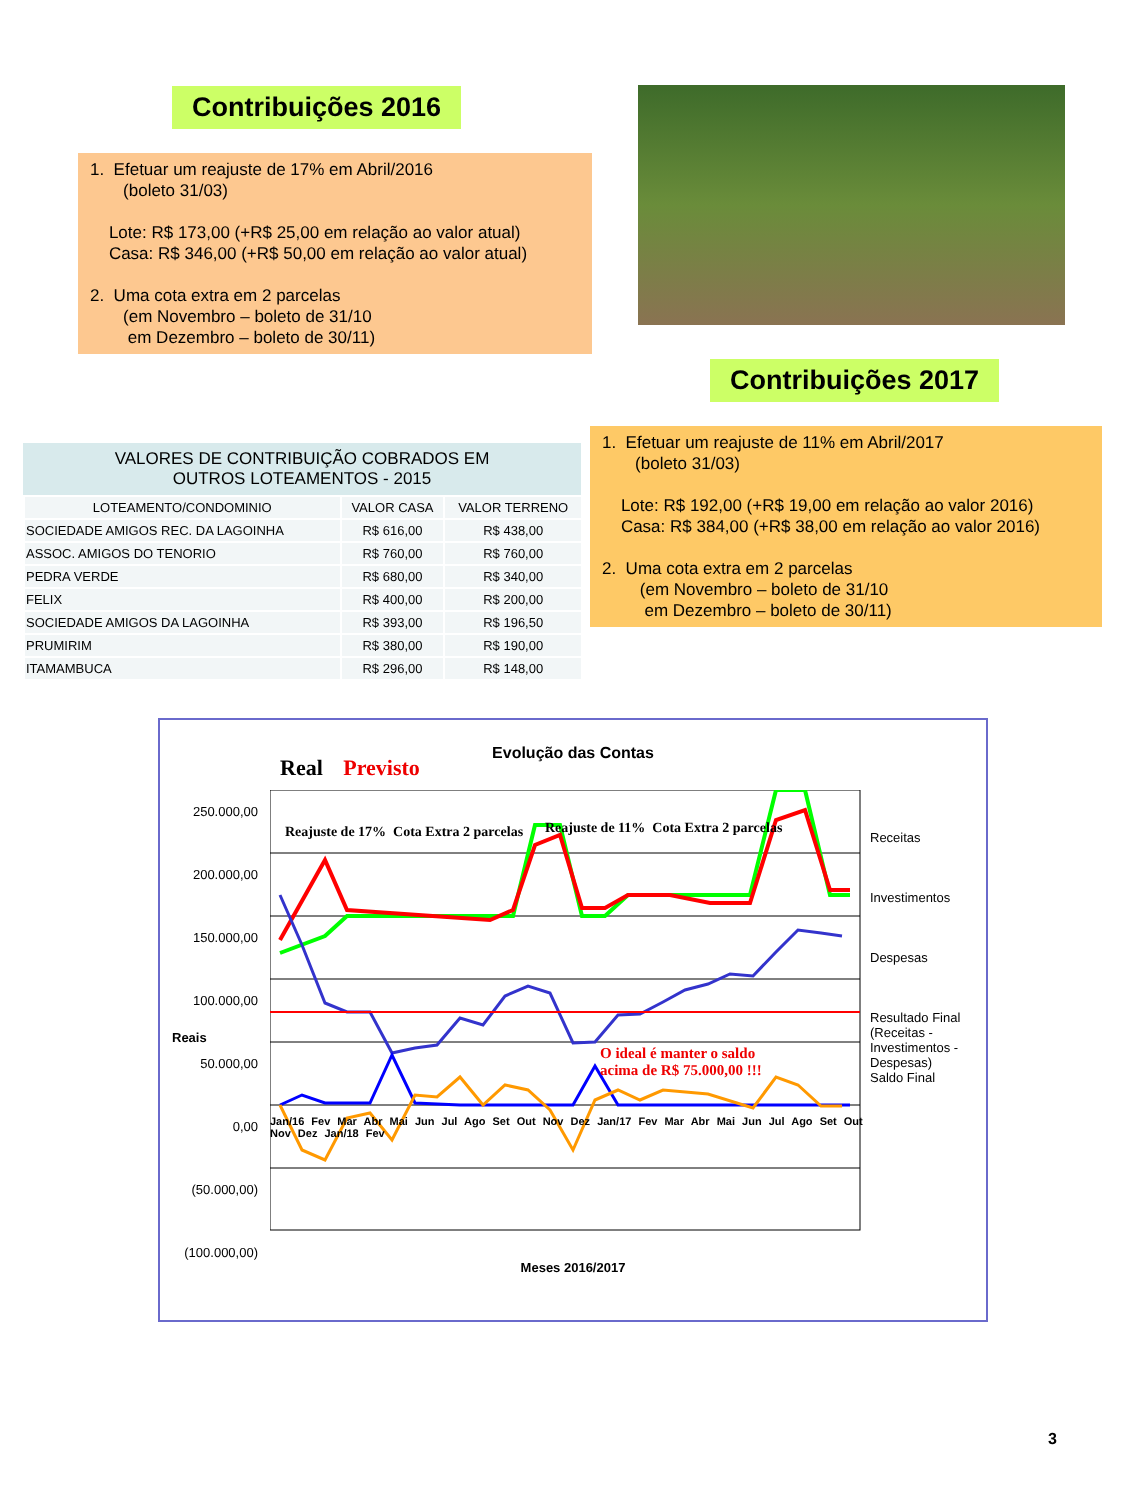Contribuições 2016
1. Efetuar um reajuste de 17% em Abril/2016
(boleto 31/03)
Lote: R$ 173,00 (+R$ 25,00 em relação ao valor atual)
Casa: R$ 346,00 (+R$ 50,00 em relação ao valor atual)
2. Uma cota extra em 2 parcelas
(em Novembro – boleto de 31/10
em Dezembro – boleto de 30/11)
Contribuições 2017
1. Efetuar um reajuste de 11% em Abril/2017
(boleto 31/03)
Lote: R$ 192,00 (+R$ 19,00 em relação ao valor 2016)
Casa: R$ 384,00 (+R$ 38,00 em relação ao valor 2016)
2. Uma cota extra em 2 parcelas
(em Novembro – boleto de 31/10
em Dezembro – boleto de 30/11)
VALORES DE CONTRIBUIÇÃO COBRADOS EM
OUTROS LOTEAMENTOS - 2015
| LOTEAMENTO/CONDOMINIO | VALOR CASA | VALOR TERRENO |
| --- | --- | --- |
| SOCIEDADE AMIGOS REC. DA LAGOINHA | R$ 616,00 | R$ 438,00 |
| ASSOC. AMIGOS DO TENORIO | R$ 760,00 | R$ 760,00 |
| PEDRA VERDE | R$ 680,00 | R$ 340,00 |
| FELIX | R$ 400,00 | R$ 200,00 |
| SOCIEDADE AMIGOS DA LAGOINHA | R$ 393,00 | R$ 196,50 |
| PRUMIRIM | R$ 380,00 | R$ 190,00 |
| ITAMAMBUCA | R$ 296,00 | R$ 148,00 |
Evolução das Contas
Real Previsto
250.000,00
200.000,00
150.000,00
100.000,00
50.000,00
0,00
(50.000,00)
(100.000,00)
Reajuste de 17% Cota Extra 2 parcelas
Reajuste de 11% Cota Extra 2 parcelas
O ideal é manter o saldo
acima de R$ 75.000,00 !!!
Jan/16 Fev Mar Abr Mai Jun Jul Ago Set Out Nov Dez Jan/17 Fev Mar Abr Mai Jun Jul Ago Set Out Nov Dez Jan/18 Fev
Reais
Receitas
Investimentos
Despesas
Resultado Final (Receitas - Investimentos - Despesas)
Saldo Final
Meses 2016/2017
3